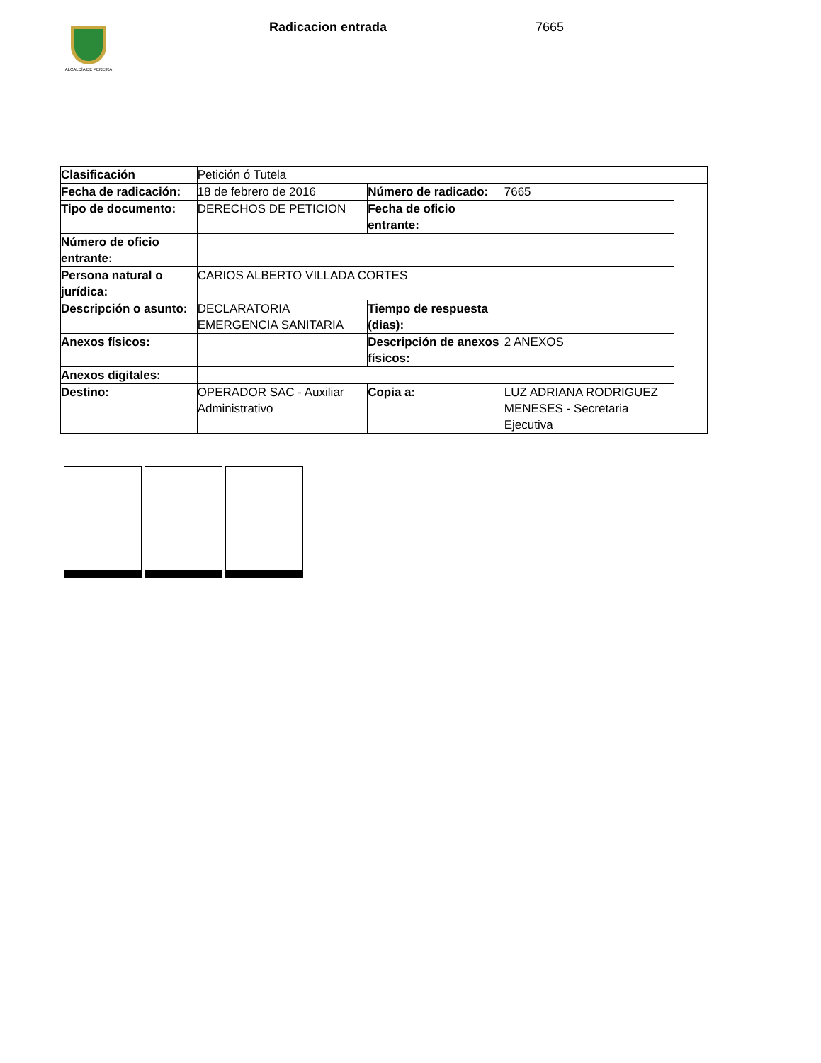ALCALDÍA DE PEREIRA
Radicacion entrada 7665
| Clasificación | Petición ó Tutela | | | |
| Fecha de radicación: | 18 de febrero de 2016 | Número de radicado: | 7665 | |
| Tipo de documento: | DERECHOS DE PETICION | Fecha de oficio entrante: | | |
| Número de oficio entrante: | | | | |
| Persona natural o jurídica: | CARIOS ALBERTO VILLADA CORTES | | | |
| Descripción o asunto: | DECLARATORIA EMERGENCIA SANITARIA | Tiempo de respuesta (dias): | | |
| Anexos físicos: | | Descripción de anexos físicos: | 2 ANEXOS | |
| Anexos digitales: | | | | |
| Destino: | OPERADOR SAC - Auxiliar Administrativo | Copia a: | LUZ ADRIANA RODRIGUEZ MENESES - Secretaria Ejecutiva | |